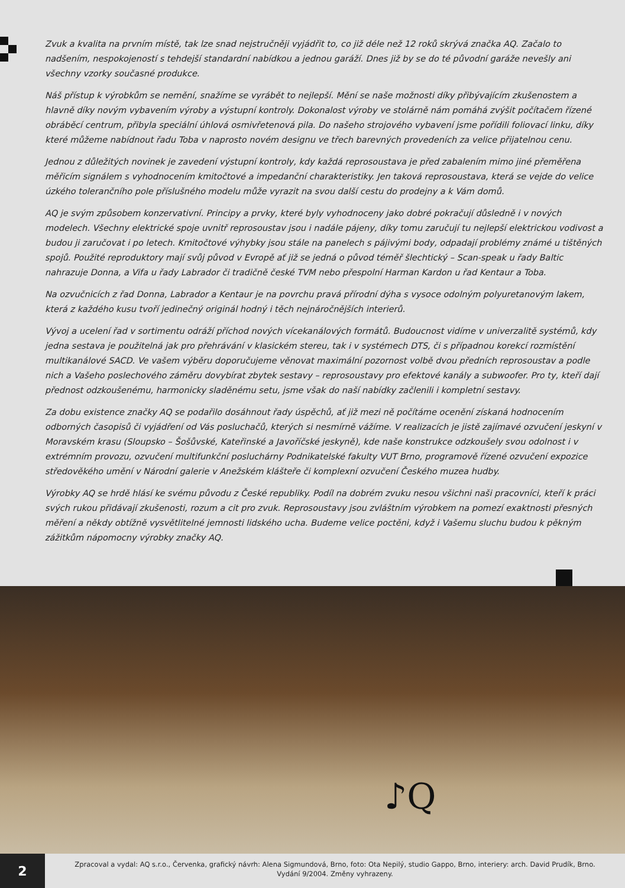Zvuk a kvalita na prvním místě, tak lze snad nejstručněji vyjádřit to, co již déle než 12 roků skrývá značka AQ. Začalo to nadšením, nespokojeností s tehdejší standardní nabídkou a jednou garáží. Dnes již by se do té původní garáže nevešly ani všechny vzorky současné produkce.
Náš přístup k výrobkům se nemění, snažíme se vyrábět to nejlepší. Mění se naše možnosti díky přibývajícím zkušenostem a hlavně díky novým vybavením výroby a výstupní kontroly. Dokonalost výroby ve stolárně nám pomáhá zvýšit počítačem řízené obráběcí centrum, přibyla speciální úhlová osmivřetenová pila. Do našeho strojového vybavení jsme pořídili foliovací linku, díky které můžeme nabídnout řadu Toba v naprosto novém designu ve třech barevných provedeních za velice přijatelnou cenu.
Jednou z důležitých novinek je zavedení výstupní kontroly, kdy každá reprosoustava je před zabalením mimo jiné přeměřena měřicím signálem s vyhodnocením kmitočtové a impedanční charakteristiky. Jen taková reprosoustava, která se vejde do velice úzkého tolerančního pole příslušného modelu může vyrazit na svou další cestu do prodejny a k Vám domů.
AQ je svým způsobem konzervativní. Principy a prvky, které byly vyhodnoceny jako dobré pokračují důsledně i v nových modelech. Všechny elektrické spoje uvnitř reprosoustav jsou i nadále pájeny, díky tomu zaručují tu nejlepší elektrickou vodivost a budou ji zaručovat i po letech. Kmitočtové výhybky jsou stále na panelech s pájivými body, odpadají problémy známé u tištěných spojů. Použité reproduktory mají svůj původ v Evropě ať již se jedná o původ téměř šlechtický – Scan-speak u řady Baltic nahrazuje Donna, a Vifa u řady Labrador či tradičně české TVM nebo přespolní Harman Kardon u řad Kentaur a Toba.
Na ozvučnicích z řad Donna, Labrador a Kentaur je na povrchu pravá přírodní dýha s vysoce odolným polyuretanovým lakem, která z každého kusu tvoří jedinečný originál hodný i těch nejnáročnějších interierů.
Vývoj a ucelení řad v sortimentu odráží příchod nových vícekanálových formátů. Budoucnost vidíme v univerzalitě systémů, kdy jedna sestava je použitelná jak pro přehrávání v klasickém stereu, tak i v systémech DTS, či s případnou korekcí rozmístění multikanálové SACD. Ve vašem výběru doporučujeme věnovat maximální pozornost volbě dvou předních reprosoustav a podle nich a Vašeho poslechového záměru dovybírat zbytek sestavy – reprosoustavy pro efektové kanály a subwoofer. Pro ty, kteří dají přednost odzkoušenému, harmonicky sladěnému setu, jsme však do naší nabídky začlenili i kompletní sestavy.
Za dobu existence značky AQ se podařilo dosáhnout řady úspěchů, ať již mezi ně počítáme ocenění získaná hodnocením odborných časopisů či vyjádření od Vás posluchačů, kterých si nesmírně vážíme. V realizacích je jistě zajímavé ozvučení jeskyní v Moravském krasu (Sloupsko – Šošůvské, Kateřinské a Javoříčské jeskyně), kde naše konstrukce odzkoušely svou odolnost i v extrémním provozu, ozvučení multifunkční posluchárny Podnikatelské fakulty VUT Brno, programově řízené ozvučení expozice středověkého umění v Národní galerie v Anežském klášteře či komplexní ozvučení Českého muzea hudby.
Výrobky AQ se hrdě hlásí ke svému původu z České republiky. Podíl na dobrém zvuku nesou všichni naši pracovníci, kteří k práci svých rukou přidávají zkušenosti, rozum a cit pro zvuk. Reprosoustavy jsou zvláštním výrobkem na pomezí exaktnosti přesných měření a někdy obtížně vysvětlitelné jemnosti lidského ucha. Budeme velice poctěni, když i Vašemu sluchu budou k pěkným zážitkům nápomocny výrobky značky AQ.
♪Q
2
Zpracoval a vydal: AQ s.r.o., Červenka, grafický návrh: Alena Sigmundová, Brno, foto: Ota Nepilý, studio Gappo, Brno, interiery: arch. David Prudík, Brno.
Vydání 9/2004. Změny vyhrazeny.